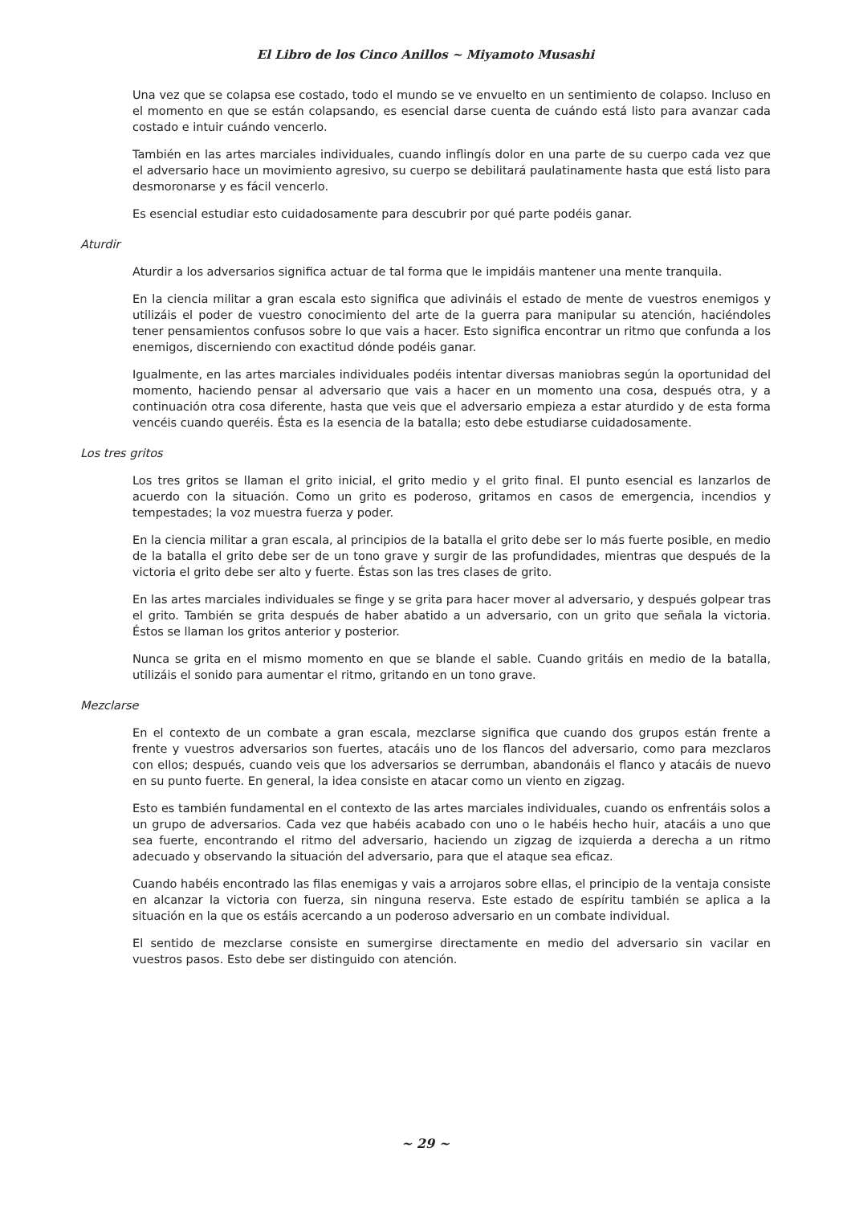El Libro de los Cinco Anillos ~ Miyamoto Musashi
Una vez que se colapsa ese costado, todo el mundo se ve envuelto en un sentimiento de colapso. Incluso en el momento en que se están colapsando, es esencial darse cuenta de cuándo está listo para avanzar cada costado e intuir cuándo vencerlo.
También en las artes marciales individuales, cuando inflingís dolor en una parte de su cuerpo cada vez que el adversario hace un movimiento agresivo, su cuerpo se debilitará paulatinamente hasta que está listo para desmoronarse y es fácil vencerlo.
Es esencial estudiar esto cuidadosamente para descubrir por qué parte podéis ganar.
Aturdir
Aturdir a los adversarios significa actuar de tal forma que le impidáis mantener una mente tranquila.
En la ciencia militar a gran escala esto significa que adivináis el estado de mente de vuestros enemigos y utilizáis el poder de vuestro conocimiento del arte de la guerra para manipular su atención, haciéndoles tener pensamientos confusos sobre lo que vais a hacer. Esto significa encontrar un ritmo que confunda a los enemigos, discerniendo con exactitud dónde podéis ganar.
Igualmente, en las artes marciales individuales podéis intentar diversas maniobras según la oportunidad del momento, haciendo pensar al adversario que vais a hacer en un momento una cosa, después otra, y a continuación otra cosa diferente, hasta que veis que el adversario empieza a estar aturdido y de esta forma vencéis cuando queréis. Ésta es la esencia de la batalla; esto debe estudiarse cuidadosamente.
Los tres gritos
Los tres gritos se llaman el grito inicial, el grito medio y el grito final. El punto esencial es lanzarlos de acuerdo con la situación. Como un grito es poderoso, gritamos en casos de emergencia, incendios y tempestades; la voz muestra fuerza y poder.
En la ciencia militar a gran escala, al principios de la batalla el grito debe ser lo más fuerte posible, en medio de la batalla el grito debe ser de un tono grave y surgir de las profundidades, mientras que después de la victoria el grito debe ser alto y fuerte. Éstas son las tres clases de grito.
En las artes marciales individuales se finge y se grita para hacer mover al adversario, y después golpear tras el grito. También se grita después de haber abatido a un adversario, con un grito que señala la victoria. Éstos se llaman los gritos anterior y posterior.
Nunca se grita en el mismo momento en que se blande el sable. Cuando gritáis en medio de la batalla, utilizáis el sonido para aumentar el ritmo, gritando en un tono grave.
Mezclarse
En el contexto de un combate a gran escala, mezclarse significa que cuando dos grupos están frente a frente y vuestros adversarios son fuertes, atacáis uno de los flancos del adversario, como para mezclaros con ellos; después, cuando veis que los adversarios se derrumban, abandonáis el flanco y atacáis de nuevo en su punto fuerte. En general, la idea consiste en atacar como un viento en zigzag.
Esto es también fundamental en el contexto de las artes marciales individuales, cuando os enfrentáis solos a un grupo de adversarios. Cada vez que habéis acabado con uno o le habéis hecho huir, atacáis a uno que sea fuerte, encontrando el ritmo del adversario, haciendo un zigzag de izquierda a derecha a un ritmo adecuado y observando la situación del adversario, para que el ataque sea eficaz.
Cuando habéis encontrado las filas enemigas y vais a arrojaros sobre ellas, el principio de la ventaja consiste en alcanzar la victoria con fuerza, sin ninguna reserva. Este estado de espíritu también se aplica a la situación en la que os estáis acercando a un poderoso adversario en un combate individual.
El sentido de mezclarse consiste en sumergirse directamente en medio del adversario sin vacilar en vuestros pasos. Esto debe ser distinguido con atención.
~ 29 ~